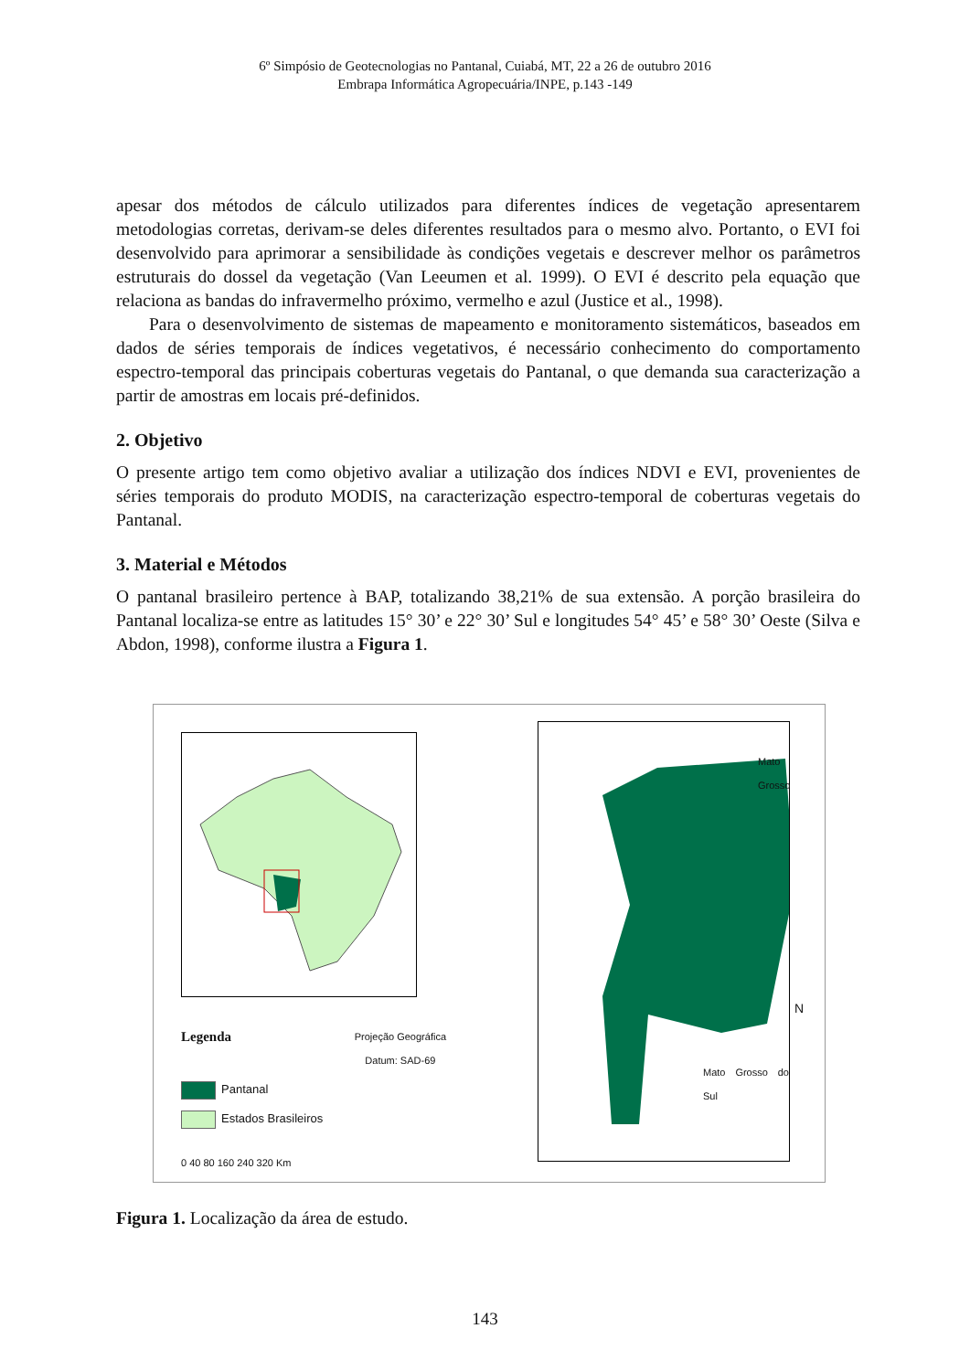6º Simpósio de Geotecnologias no Pantanal, Cuiabá, MT, 22 a 26 de outubro 2016
Embrapa Informática Agropecuária/INPE, p.143 -149
apesar dos métodos de cálculo utilizados para diferentes índices de vegetação apresentarem metodologias corretas, derivam-se deles diferentes resultados para o mesmo alvo. Portanto, o EVI foi desenvolvido para aprimorar a sensibilidade às condições vegetais e descrever melhor os parâmetros estruturais do dossel da vegetação (Van Leeumen et al. 1999). O EVI é descrito pela equação que relaciona as bandas do infravermelho próximo, vermelho e azul (Justice et al., 1998).
Para o desenvolvimento de sistemas de mapeamento e monitoramento sistemáticos, baseados em dados de séries temporais de índices vegetativos, é necessário conhecimento do comportamento espectro-temporal das principais coberturas vegetais do Pantanal, o que demanda sua caracterização a partir de amostras em locais pré-definidos.
2. Objetivo
O presente artigo tem como objetivo avaliar a utilização dos índices NDVI e EVI, provenientes de séries temporais do produto MODIS, na caracterização espectro-temporal de coberturas vegetais do Pantanal.
3. Material e Métodos
O pantanal brasileiro pertence à BAP, totalizando 38,21% de sua extensão. A porção brasileira do Pantanal localiza-se entre as latitudes 15° 30’ e 22° 30’ Sul e longitudes 54° 45’ e 58° 30’ Oeste (Silva e Abdon, 1998), conforme ilustra a Figura 1.
Legenda Projeção Geográfica
Datum: SAD-69
Pantanal
Estados Brasileiros
0 40 80 160 240 320 Km
Mato Grosso
Mato Grosso do Sul
N
Figura 1. Localização da área de estudo.
143